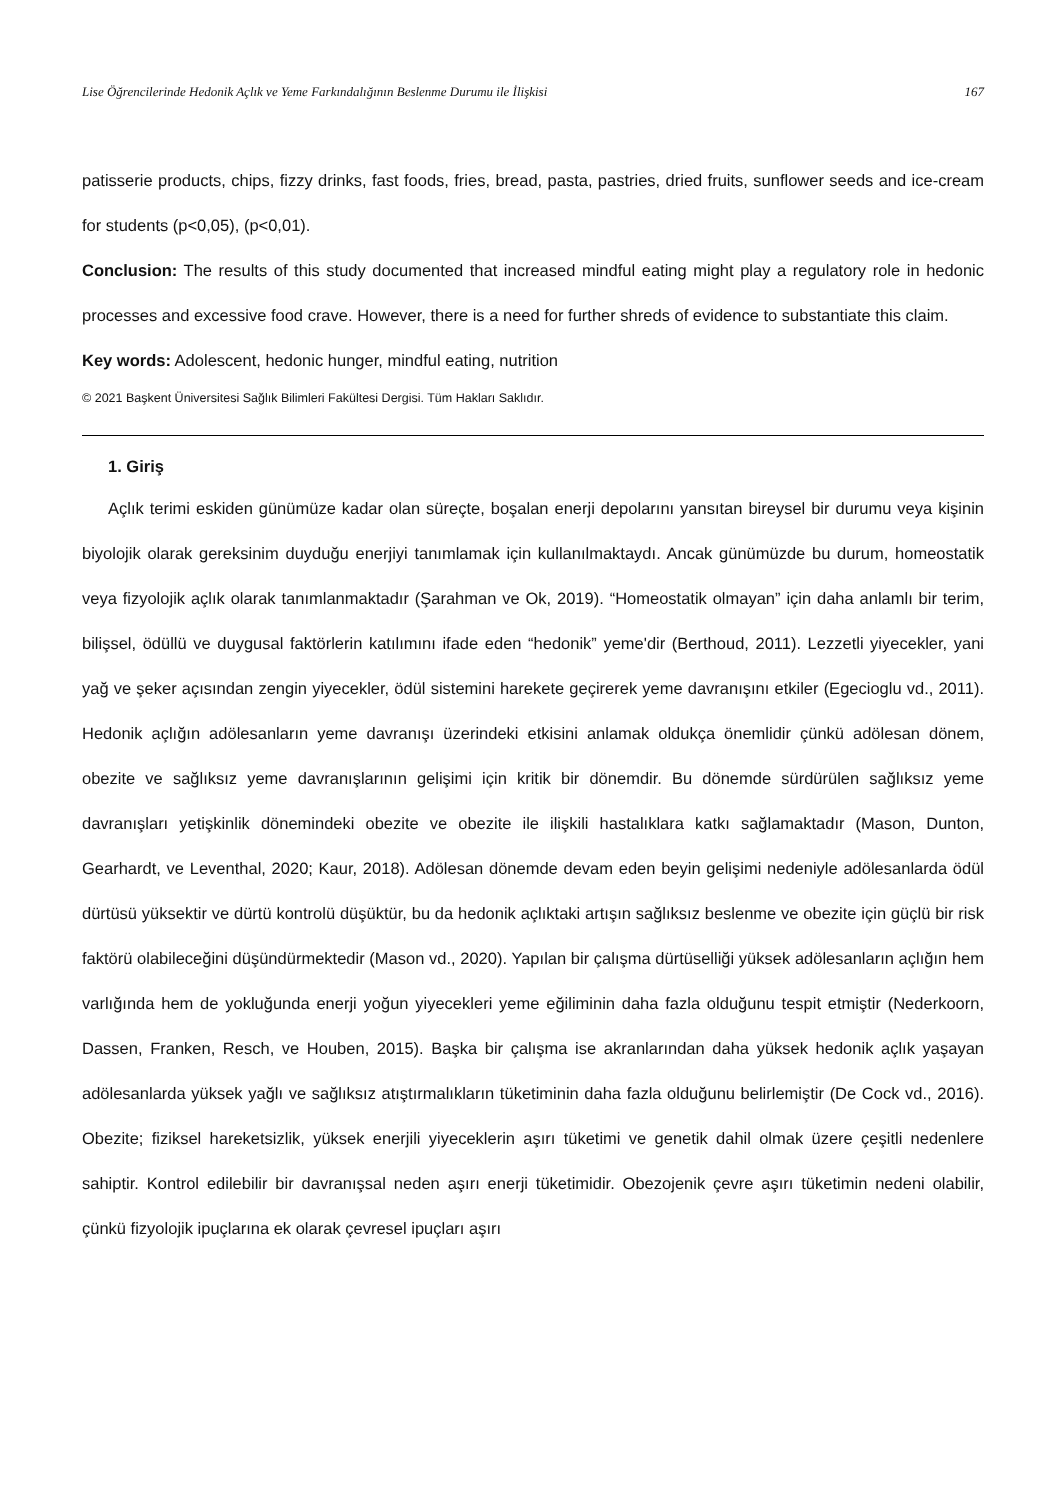Lise Öğrencilerinde Hedonik Açlık ve Yeme Farkındalığının Beslenme Durumu ile İlişkisi 167
patisserie products, chips, fizzy drinks, fast foods, fries, bread, pasta, pastries, dried fruits, sunflower seeds and ice-cream for students (p<0,05), (p<0,01).
Conclusion: The results of this study documented that increased mindful eating might play a regulatory role in hedonic processes and excessive food crave. However, there is a need for further shreds of evidence to substantiate this claim.
Key words: Adolescent, hedonic hunger, mindful eating, nutrition
© 2021 Başkent Üniversitesi Sağlık Bilimleri Fakültesi Dergisi. Tüm Hakları Saklıdır.
1. Giriş
Açlık terimi eskiden günümüze kadar olan süreçte, boşalan enerji depolarını yansıtan bireysel bir durumu veya kişinin biyolojik olarak gereksinim duyduğu enerjiyi tanımlamak için kullanılmaktaydı. Ancak günümüzde bu durum, homeostatik veya fizyolojik açlık olarak tanımlanmaktadır (Şarahman ve Ok, 2019). “Homeostatik olmayan” için daha anlamlı bir terim, bilişsel, ödüllü ve duygusal faktörlerin katılımını ifade eden “hedonik” yeme'dir (Berthoud, 2011). Lezzetli yiyecekler, yani yağ ve şeker açısından zengin yiyecekler, ödül sistemini harekete geçirerek yeme davranışını etkiler (Egecioglu vd., 2011). Hedonik açlığın adölesanların yeme davranışı üzerindeki etkisini anlamak oldukça önemlidir çünkü adölesan dönem, obezite ve sağlıksız yeme davranışlarının gelişimi için kritik bir dönemdir. Bu dönemde sürdürülen sağlıksız yeme davranışları yetişkinlik dönemindeki obezite ve obezite ile ilişkili hastalıklara katkı sağlamaktadır (Mason, Dunton, Gearhardt, ve Leventhal, 2020; Kaur, 2018). Adölesan dönemde devam eden beyin gelişimi nedeniyle adölesanlarda ödül dürtüsü yüksektir ve dürtü kontrolü düşüktür, bu da hedonik açlıktaki artışın sağlıksız beslenme ve obezite için güçlü bir risk faktörü olabileceğini düşündürmektedir (Mason vd., 2020). Yapılan bir çalışma dürtüselliği yüksek adölesanların açlığın hem varlığında hem de yokluğunda enerji yoğun yiyecekleri yeme eğiliminin daha fazla olduğunu tespit etmiştir (Nederkoorn, Dassen, Franken, Resch, ve Houben, 2015). Başka bir çalışma ise akranlarından daha yüksek hedonik açlık yaşayan adölesanlarda yüksek yağlı ve sağlıksız atıştırmalıkların tüketiminin daha fazla olduğunu belirlemiştir (De Cock vd., 2016). Obezite; fiziksel hareketsizlik, yüksek enerjili yiyeceklerin aşırı tüketimi ve genetik dahil olmak üzere çeşitli nedenlere sahiptir. Kontrol edilebilir bir davranışsal neden aşırı enerji tüketimidir. Obezojenik çevre aşırı tüketimin nedeni olabilir, çünkü fizyolojik ipuçlarına ek olarak çevresel ipuçları aşırı